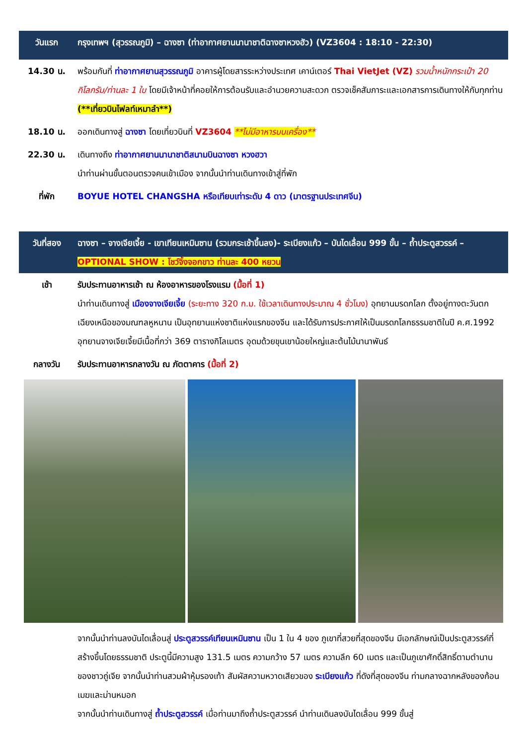| วันแรก | กรุงเทพฯ (สุวรรณภูมิ) – ฉางซา (ท่าอากาศยานนานาชาติฉางซาหวงฮัว) (VZ3604 : 18:10 - 22:30) |
| 14.30 น. | พร้อมกันที่ ท่าอากาศยานสุวรรณภูมิ อาคารผู้โดยสารระหว่างประเทศ เคาน์เตอร์ Thai VietJet (VZ) รวมน้ำหนักกระเป๋า 20 กิโลกรัม/ท่านละ 1 ใบ โดยมีเจ้าหน้าที่คอยให้การต้อนรับและอำนวยความสะดวก ตรวจเช็คสัมภาระและเอกสารการเดินทางให้กับทุกท่าน (**เที่ยวบินไฟลท์เหมาลำ**) |
| 18.10 น. | ออกเดินทางสู่ ฉางซา โดยเที่ยวบินที่ VZ3604 **ไม่มีอาหารบนเครื่อง** |
| 22.30 น. | เดินทางถึง ท่าอากาศยานนานาชาติสนามบินฉางซา หวงฮวา นำท่านผ่านขั้นตอนตรวจคนเข้าเมือง จากนั้นนำท่านเดินทางเข้าสู่ที่พัก |
| ที่พัก | BOYUE HOTEL CHANGSHA หรือเทียบเท่าระดับ 4 ดาว (มาตรฐานประเทศจีน) |
| วันที่สอง | ฉางซา – จางเจียเจี้ย - เขาเทียนเหมินซาน (รวมกระเช้าขึ้นลง)- ระเบียงแก้ว – บันไดเลื่อน 999 ขั้น – ถ้ำประตูสวรรค์ – OPTIONAL SHOW : โชว์จิ้งจอกขาว ท่านละ 400 หยวน |
| เช้า | รับประทานอาหารเช้า ณ ห้องอาหารของโรงแรม (มื้อที่ 1) นำท่านเดินทางสู่ เมืองจางเจียเจี้ย (ระยะทาง 320 ก.ม. ใช้เวลาเดินทางประมาณ 4 ชั่วโมง) อุทยานมรดกโลก ตั้งอยู่ทางตะวันตกเฉียงเหนือของมณฑลหูหนาน เป็นอุทยานแห่งชาติแห่งแรกของจีน และได้รับการประกาศให้เป็นมรดกโลกธรรมชาติในปี ค.ศ.1992 อุทยานจางเจียเจี้ยมีเนื้อที่กว่า 369 ตารางกิโลเมตร อุดมด้วยขุนเขาน้อยใหญ่และต้นไม้นานาพันธ์ |
| กลางวัน | รับประทานอาหารกลางวัน ณ ภัตตาคาร (มื้อที่ 2) |
| | จากนั้นนำท่านลงบันไดเลื่อนสู่ ประตูสวรรค์เทียนเหมินซาน เป็น 1 ใน 4 ของ ภูเขาที่สวยที่สุดของจีน มีเอกลักษณ์เป็นประตูสวรรค์ที่สร้างขึ้นโดยธรรมชาติ ประตูนี้มีความสูง 131.5 เมตร ความกว้าง 57 เมตร ความลึก 60 เมตร และเป็นภูเขาศักดิ์สิทธิ์ตามตำนานของชาวถู่เจีย จากนั้นนำท่านสวมผ้าหุ้มรองเท้า สัมผัสความหวาดเสียวของ ระเบียงแก้ว ที่ดังที่สุดของจีน ท่ามกลางฉากหลังของก้อนเมฆและม่านหมอก จากนั้นนำท่านเดินทางสู่ ถ้ำประตูสวรรค์ เมื่อท่านมาถึงถ้ำประตูสวรรค์ นำท่านเดินลงบันไดเลื่อน 999 ขั้นสู่ |